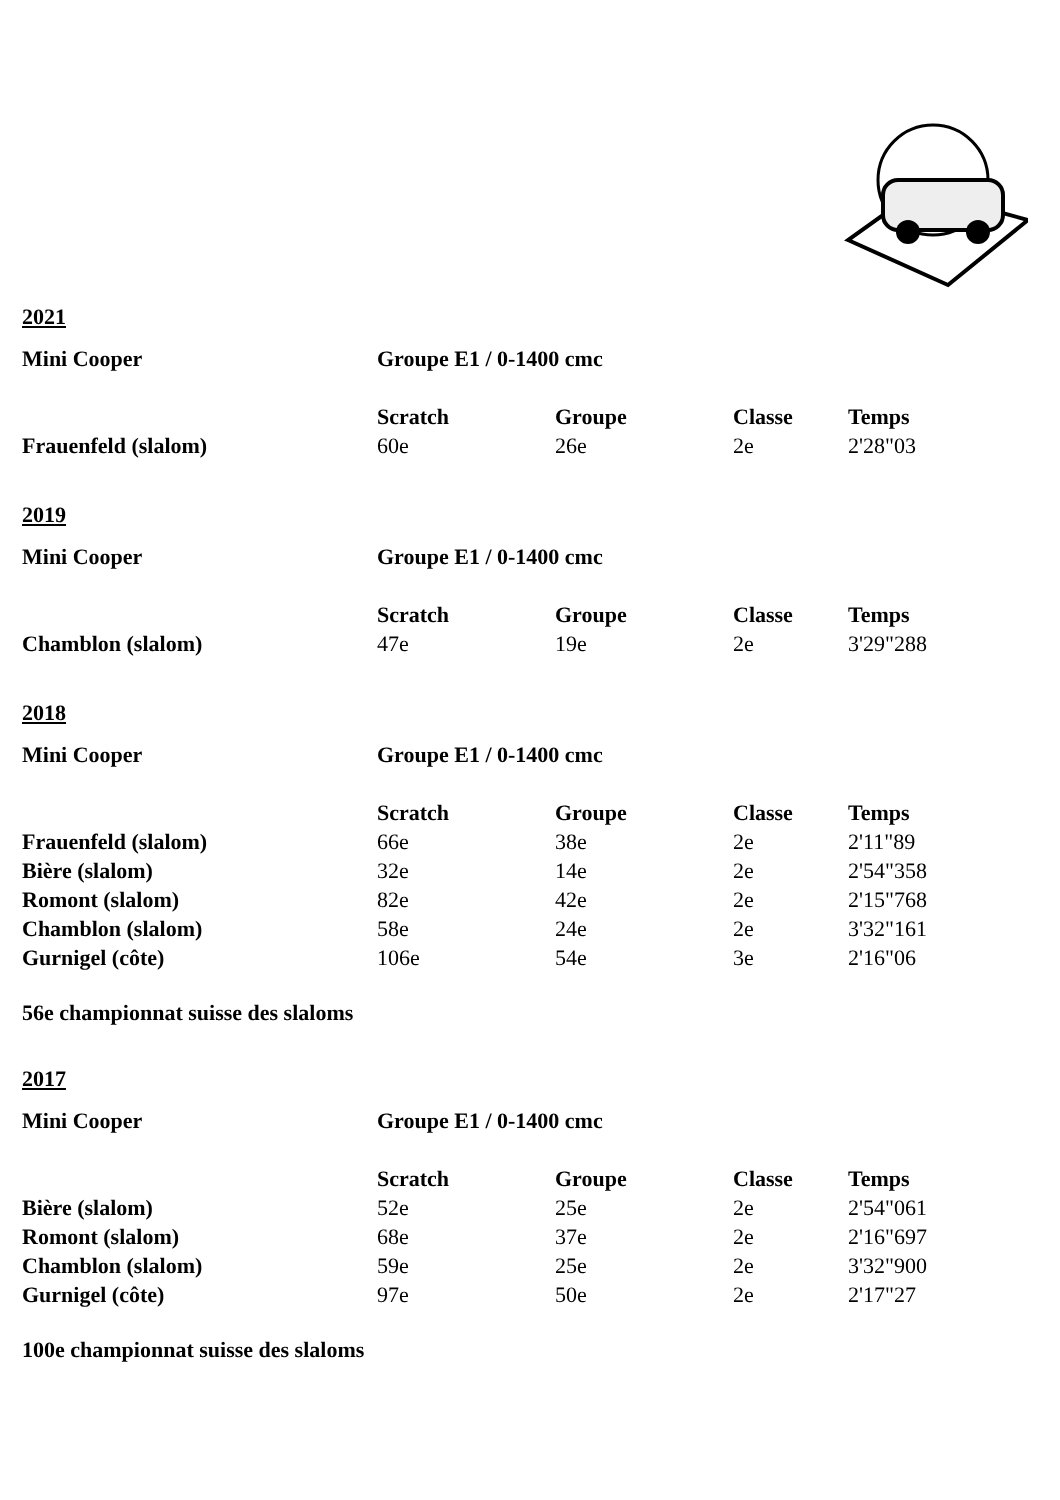2021
| Mini Cooper | Groupe E1 / 0-1400 cmc | | | |
| | Scratch | Groupe | Classe | Temps |
| Frauenfeld (slalom) | 60e | 26e | 2e | 2'28"03 |
2019
| Mini Cooper | Groupe E1 / 0-1400 cmc | | | |
| | Scratch | Groupe | Classe | Temps |
| Chamblon (slalom) | 47e | 19e | 2e | 3'29"288 |
2018
| Mini Cooper | Groupe E1 / 0-1400 cmc | | | |
| | Scratch | Groupe | Classe | Temps |
| Frauenfeld (slalom) | 66e | 38e | 2e | 2'11"89 |
| Bière (slalom) | 32e | 14e | 2e | 2'54"358 |
| Romont (slalom) | 82e | 42e | 2e | 2'15"768 |
| Chamblon (slalom) | 58e | 24e | 2e | 3'32"161 |
| Gurnigel (côte) | 106e | 54e | 3e | 2'16"06 |
56e championnat suisse des slaloms
2017
| Mini Cooper | Groupe E1 / 0-1400 cmc | | | |
| | Scratch | Groupe | Classe | Temps |
| Bière (slalom) | 52e | 25e | 2e | 2'54"061 |
| Romont (slalom) | 68e | 37e | 2e | 2'16"697 |
| Chamblon (slalom) | 59e | 25e | 2e | 3'32"900 |
| Gurnigel (côte) | 97e | 50e | 2e | 2'17"27 |
100e championnat suisse des slaloms